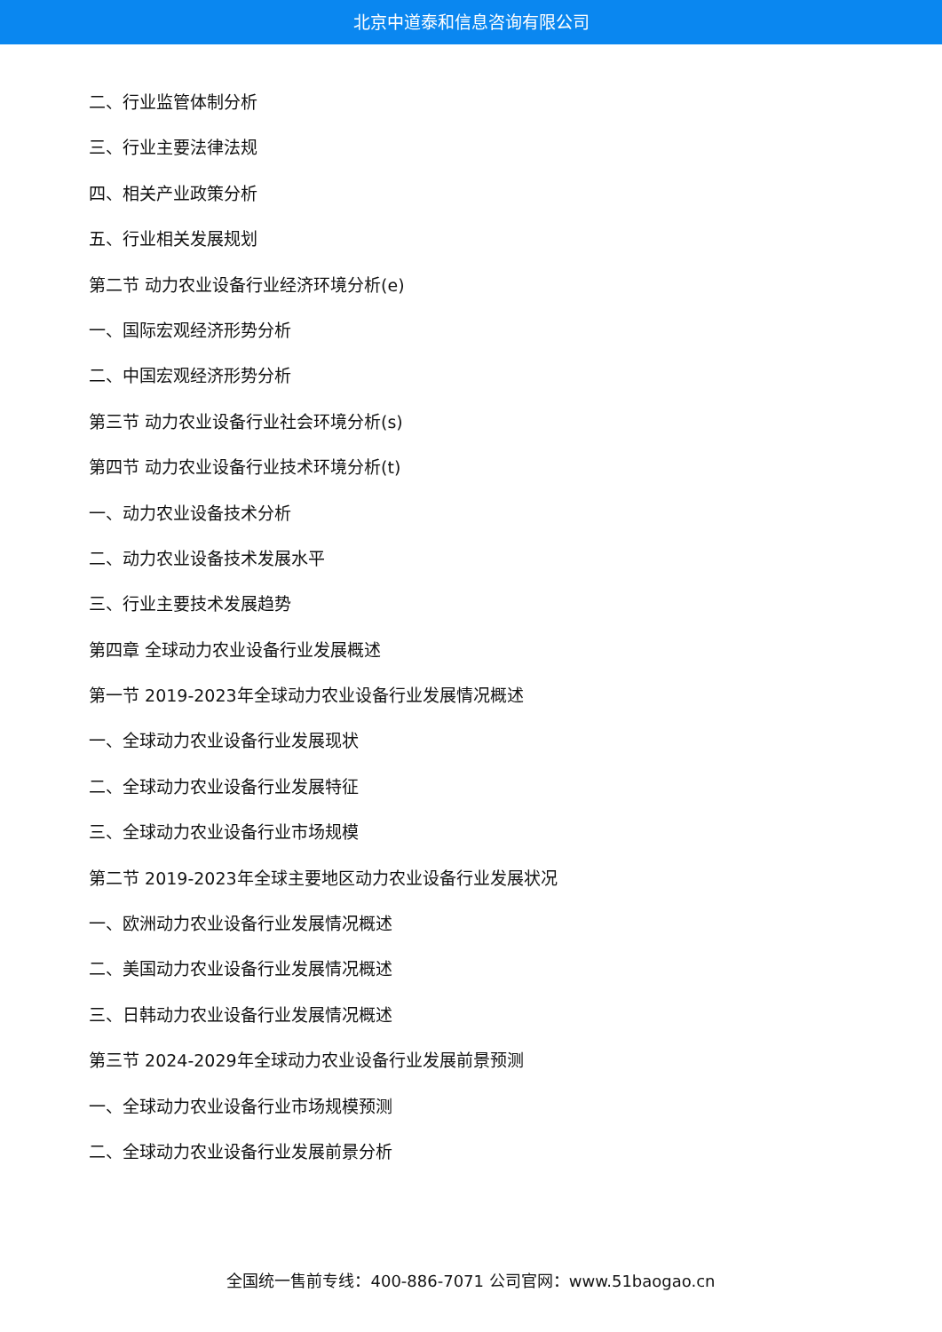北京中道泰和信息咨询有限公司
二、行业监管体制分析
三、行业主要法律法规
四、相关产业政策分析
五、行业相关发展规划
第二节 动力农业设备行业经济环境分析(e)
一、国际宏观经济形势分析
二、中国宏观经济形势分析
第三节 动力农业设备行业社会环境分析(s)
第四节 动力农业设备行业技术环境分析(t)
一、动力农业设备技术分析
二、动力农业设备技术发展水平
三、行业主要技术发展趋势
第四章 全球动力农业设备行业发展概述
第一节 2019-2023年全球动力农业设备行业发展情况概述
一、全球动力农业设备行业发展现状
二、全球动力农业设备行业发展特征
三、全球动力农业设备行业市场规模
第二节 2019-2023年全球主要地区动力农业设备行业发展状况
一、欧洲动力农业设备行业发展情况概述
二、美国动力农业设备行业发展情况概述
三、日韩动力农业设备行业发展情况概述
第三节 2024-2029年全球动力农业设备行业发展前景预测
一、全球动力农业设备行业市场规模预测
二、全球动力农业设备行业发展前景分析
全国统一售前专线：400-886-7071 公司官网：www.51baogao.cn